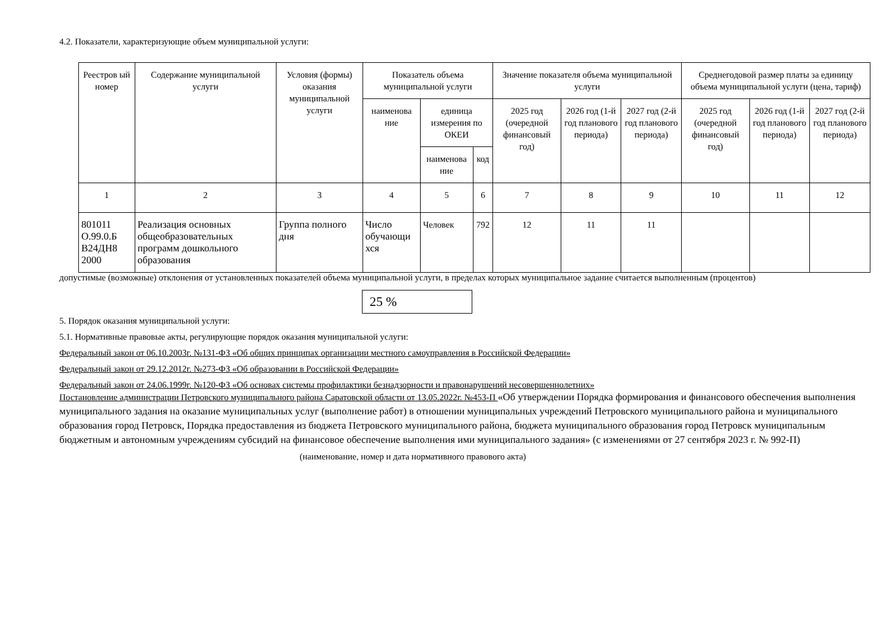4.2. Показатели, характеризующие объем муниципальной услуги:
| Реестров ый номер | Содержание муниципальной услуги | Условия (формы) оказания муниципальной услуги | Показатель объема муниципальной услуги | | | Значение показателя объема муниципальной услуги | | | Среднегодовой размер платы за единицу объема муниципальной услуги (цена, тариф) | | |
| --- | --- | --- | --- | --- | --- | --- | --- | --- | --- | --- | --- |
| | | | наименова ние | единица измерения по ОКЕИ | | 2025 год (очередной финансовый год) | 2026 год (1-й год планового периода) | 2027 год (2-й год планового периода) | 2025 год (очередной финансовый год) | 2026 год (1-й год планового периода) | 2027 год (2-й год планового периода) |
| | | | | наименова ние | код | | | | | | |
| 1 | 2 | 3 | 4 | 5 | 6 | 7 | 8 | 9 | 10 | 11 | 12 |
| 801011 О.99.0.Б В24ДН8 2000 | Реализация основных общеобразовательных программ дошкольного образования | Группа полного дня | Число обучающи хся | Человек | 792 | 12 | 11 | 11 | | | |
допустимые (возможные) отклонения от установленных показателей объема муниципальной услуги, в пределах которых муниципальное задание считается выполненным (процентов)
25 %
5. Порядок оказания муниципальной услуги:
5.1. Нормативные правовые акты, регулирующие порядок оказания муниципальной услуги:
Федеральный закон от 06.10.2003г. №131-ФЗ «Об общих принципах организации местного самоуправления в Российской Федерации»
Федеральный закон от 29.12.2012г. №273-ФЗ «Об образовании в Российской Федерации»
Федеральный закон от 24.06.1999г. №120-ФЗ «Об основах системы профилактики безнадзорности и правонарушений несовершеннолетних»
Постановление администрации Петровского муниципального района Саратовской области от 13.05.2022г. №453-П «Об утверждении Порядка формирования и финансового обеспечения выполнения муниципального задания на оказание муниципальных услуг (выполнение работ) в отношении муниципальных учреждений Петровского муниципального района и муниципального образования город Петровск, Порядка предоставления из бюджета Петровского муниципального района, бюджета муниципального образования город Петровск муниципальным бюджетным и автономным учреждениям субсидий на финансовое обеспечение выполнения ими муниципального задания» (с изменениями от 27 сентября 2023 г. № 992-П)
(наименование, номер и дата нормативного правового акта)